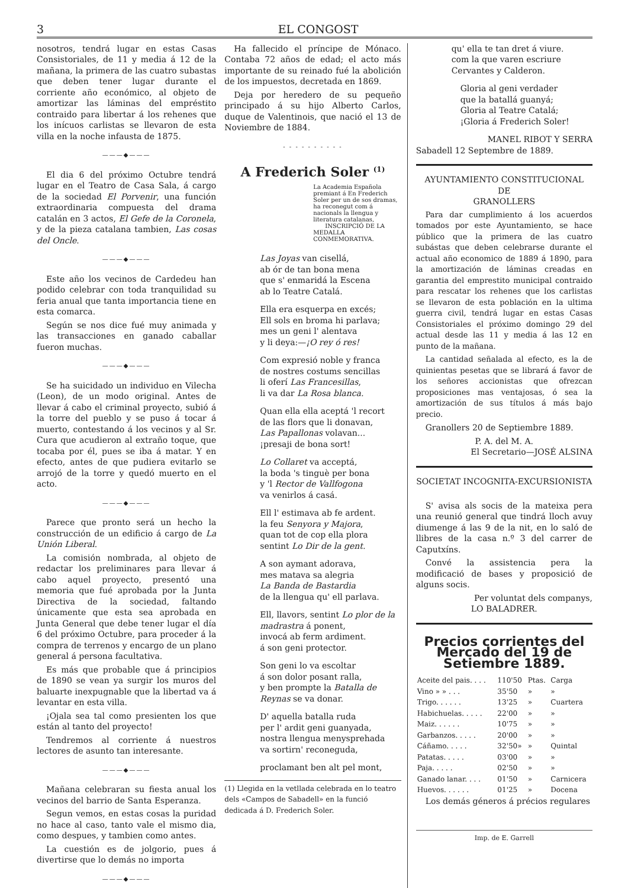3 EL CONGOST
nosotros, tendrá lugar en estas Casas Consistoriales, de 11 y media á 12 de la mañana, la primera de las cuatro subastas que deben tener lugar durante el corriente año económico, al objeto de amortizar las láminas del empréstito contraido para libertar á los rehenes que los inícuos carlistas se llevaron de esta villa en la noche infausta de 1875.
———◆———
El dia 6 del próximo Octubre tendrá lugar en el Teatro de Casa Sala, á cargo de la sociedad El Porvenir, una función extraordinaria compuesta del drama catalán en 3 actos, El Gefe de la Coronela, y de la pieza catalana tambien, Las cosas del Oncle.
———◆———
Este año los vecinos de Cardedeu han podido celebrar con toda tranquilidad su feria anual que tanta importancia tiene en esta comarca.
Según se nos dice fué muy animada y las transacciones en ganado caballar fueron muchas.
———◆———
Se ha suicidado un individuo en Vilecha (Leon), de un modo original. Antes de llevar á cabo el criminal proyecto, subió á la torre del pueblo y se puso á tocar á muerto, contestando á los vecinos y al Sr. Cura que acudieron al extraño toque, que tocaba por él, pues se iba á matar. Y en efecto, antes de que pudiera evitarlo se arrojó de la torre y quedó muerto en el acto.
———◆———
Parece que pronto será un hecho la construcción de un edificio á cargo de La Unión Liberal.
La comisión nombrada, al objeto de redactar los preliminares para llevar á cabo aquel proyecto, presentó una memoria que fué aprobada por la Junta Directiva de la sociedad, faltando únicamente que esta sea aprobada en Junta General que debe tener lugar el día 6 del próximo Octubre, para proceder á la compra de terrenos y encargo de un plano general á persona facultativa.
Es más que probable que á principios de 1890 se vean ya surgir los muros del baluarte inexpugnable que la libertad va á levantar en esta villa.
¡Ojala sea tal como presienten los que están al tanto del proyecto!
Tendremos al corriente á nuestros lectores de asunto tan interesante.
———◆———
Mañana celebraran su fiesta anual los vecinos del barrio de Santa Esperanza.
Segun vemos, en estas cosas la puridad no hace al caso, tanto vale el mismo dia, como despues, y tambien como antes.
La cuestión es de jolgorio, pues á divertirse que lo demás no importa
———◆———
Ha fallecido el príncipe de Mónaco. Contaba 72 años de edad; el acto más importante de su reinado fué la abolición de los impuestos, decretada en 1869.
Deja por heredero de su pequeño principado á su hijo Alberto Carlos, duque de Valentinois, que nació el 13 de Noviembre de 1884.
- - - - - - - - - -
A Frederich Soler <sup>(1)</sup>
La Academia Española premiant á En Frederich Soler per un de sos dramas, ha reconegut com á nacionals la llengua y literatura catalanas,
INSCRIPCIÓ DE LA MEDALLA CONMEMORATIVA.
Las Joyas van cisellá,
ab ór de tan bona mena
que s' enmaridá la Escena
ab lo Teatre Catalá.
Ella era esquerpa en excés;
Ell sols en broma hi parlava;
mes un geni l' alentava
y li deya:—¡O rey ó res!
Com expresió noble y franca
de nostres costums sencillas
li oferí Las Francesillas,
li va dar La Rosa blanca.
Quan ella ella aceptá 'l recort
de las flors que li donavan,
Las Papallonas volavan...
¡presaji de bona sort!
Lo Collaret va acceptá,
la boda 's tinguè per bona
y 'l Rector de Vallfogona
va venirlos á casá.
Ell l' estimava ab fe ardent.
la feu Senyora y Majora,
quan tot de cop ella plora
sentint Lo Dir de la gent.
A son aymant adorava,
mes matava sa alegria
La Banda de Bastardia
de la llengua qu' ell parlava.
Ell, llavors, sentint Lo plor de la madrastra á ponent,
invocá ab ferm ardiment.
á son geni protector.
Son geni lo va escoltar
á son dolor posant ralla,
y ben prompte la Batalla de Reynas se va donar.
D' aquella batalla ruda
per l' ardit geni guanyada,
nostra llengua menysprehada
va sortirn' reconeguda,
proclamant ben alt pel mont,
(1) Llegida en la vetllada celebrada en lo teatro dels «Campos de Sabadell» en la funció dedicada á D. Frederich Soler.
qu' ella te tan dret á viure.
com la que varen escriure
Cervantes y Calderon.
Gloria al geni verdader
que la batallá guanyá;
Gloria al Teatre Catalá;
¡Gloria á Frederich Soler!
MANEL RIBOT Y SERRA
Sabadell 12 Septembre de 1889.
AYUNTAMIENTO CONSTITUCIONAL
DE
GRANOLLERS
Para dar cumplimiento á los acuerdos tomados por este Ayuntamiento, se hace público que la primera de las cuatro subástas que deben celebrarse durante el actual año economico de 1889 á 1890, para la amortización de láminas creadas en garantia del emprestito municipal contraido para rescatar los rehenes que los carlistas se llevaron de esta población en la ultima guerra civil, tendrá lugar en estas Casas Consistoriales el próximo domingo 29 del actual desde las 11 y media á las 12 en punto de la mañana.
La cantidad señalada al efecto, es la de quinientas pesetas que se librará á favor de los señores accionistas que ofrezcan proposiciones mas ventajosas, ó sea la amortización de sus títulos á más bajo precio.
Granollers 20 de Septiembre 1889.
P. A. del M. A.
El Secretario—JOSÉ ALSINA
SOCIETAT INCOGNITA-EXCURSIONISTA
S' avisa als socis de la mateixa pera una reunió general que tindrá lloch avuy diumenge á las 9 de la nit, en lo saló de llibres de la casa n.º 3 del carrer de Caputxíns.
Convé la assistencia pera la modificació de bases y proposició de alguns socis.
Per voluntat dels companys,
LO BALADRER.
Precios corrientes del Mercado del 19 de Setiembre 1889.
| Aceite del pais. . . . | 110'50 | Ptas. | Carga |
| Vino » » . . . | 35'50 | » | » |
| Trigo. . . . . . | 13'25 | » | Cuartera |
| Habichuelas. . . . . | 22'00 | » | » |
| Maiz. . . . . . | 10'75 | » | » |
| Garbanzos. . . . . | 20'00 | » | » |
| Cáñamo. . . . . | 32'50» | » | Quintal |
| Patatas. . . . . | 03'00 | » | » |
| Paja. . . . . | 02'50 | » | » |
| Ganado lanar. . . . | 01'50 | » | Carnicera |
| Huevos. . . . . . | 01'25 | » | Docena |
Los demás géneros á précios regulares
Imp. de E. Garrell